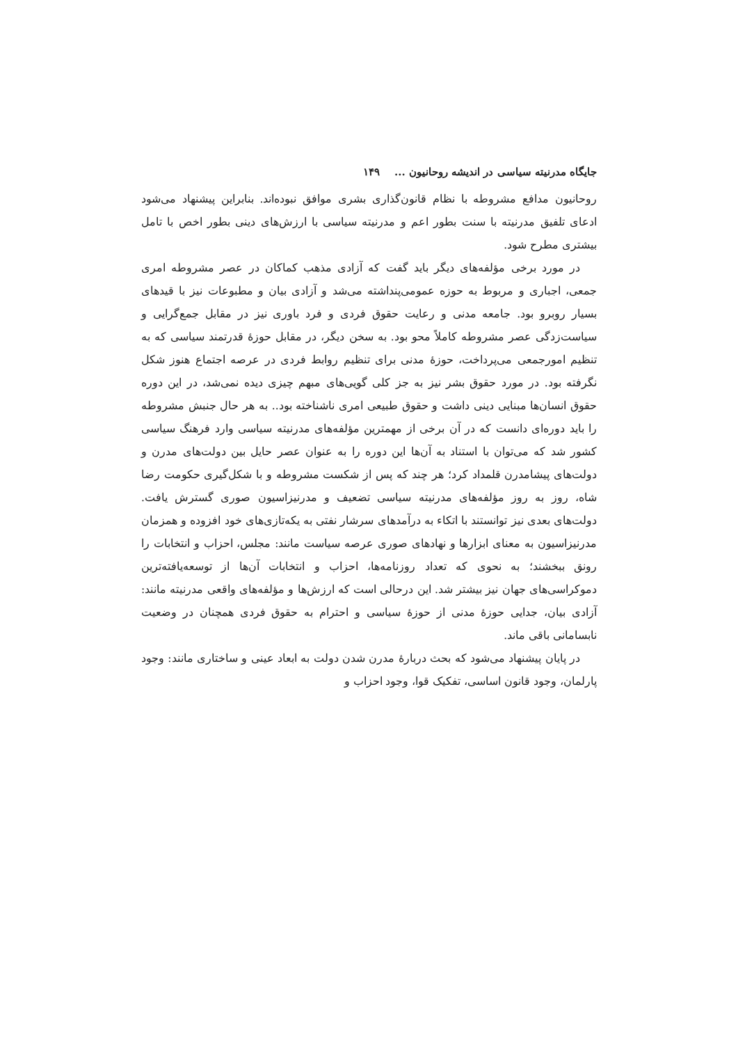جایگاه مدرنیته سیاسی در اندیشه روحانیون ... ۱۴۹
روحانیون مدافع مشروطه با نظام قانون‌گذاری بشری موافق نبوده‌اند. بنابراین پیشنهاد می‌شود ادعای تلفیق مدرنیته با سنت بطور اعم و مدرنیته سیاسی با ارزش‌های دینی بطور اخص با تامل بیشتری مطرح شود.
در مورد برخی مؤلفه‌های دیگر باید گفت که آزادی مذهب کماکان در عصر مشروطه امری جمعی، اجباری و مربوط به حوزه عمومی‌پنداشته می‌شد و آزادی بیان و مطبوعات نیز با قیدهای بسیار روبرو بود. جامعه مدنی و رعایت حقوق فردی و فرد باوری نیز در مقابل جمع‌گرایی و سیاست‌زدگی عصر مشروطه کاملاً محو بود. به سخن دیگر، در مقابل حوزهٔ قدرتمند سیاسی که به تنظیم امورجمعی می‌پرداخت، حوزهٔ مدنی برای تنظیم روابط فردی در عرصه اجتماع هنوز شکل نگرفته بود. در مورد حقوق بشر نیز به جز کلی گویی‌های مبهم چیزی دیده نمی‌شد، در این دوره حقوق انسان‌ها مبنایی دینی داشت و حقوق طبیعی امری ناشناخته بود.. به هر حال جنبش مشروطه را باید دوره‌ای دانست که در آن برخی از مهمترین مؤلفه‌های مدرنیته سیاسی وارد فرهنگ سیاسی کشور شد که می‌توان با استناد به آن‌ها این دوره را به عنوان عصر حایل بین دولت‌های مدرن و دولت‌های پیشامدرن قلمداد کرد؛ هر چند که پس از شکست مشروطه و با شکل‌گیری حکومت رضا شاه، روز به روز مؤلفه‌های مدرنیته سیاسی تضعیف و مدرنیزاسیون صوری گسترش یافت. دولت‌های بعدی نیز توانستند با اتکاء به درآمدهای سرشار نفتی به یکه‌تازی‌های خود افزوده و همزمان مدرنیزاسیون به معنای ابزارها و نهادهای صوری عرصه سیاست مانند: مجلس، احزاب و انتخابات را رونق ببخشند؛ به نحوی که تعداد روزنامه‌ها، احزاب و انتخابات آن‌ها از توسعه‌یافته‌ترین دموکراسی‌های جهان نیز بیشتر شد. این درحالی است که ارزش‌ها و مؤلفه‌های واقعی مدرنیته مانند: آزادی بیان، جدایی حوزهٔ مدنی از حوزهٔ سیاسی و احترام به حقوق فردی همچنان در وضعیت نابسامانی باقی ماند.
در پایان پیشنهاد می‌شود که بحث دربارهٔ مدرن شدن دولت به ابعاد عینی و ساختاری مانند: وجود پارلمان، وجود قانون اساسی، تفکیک قوا، وجود احزاب و